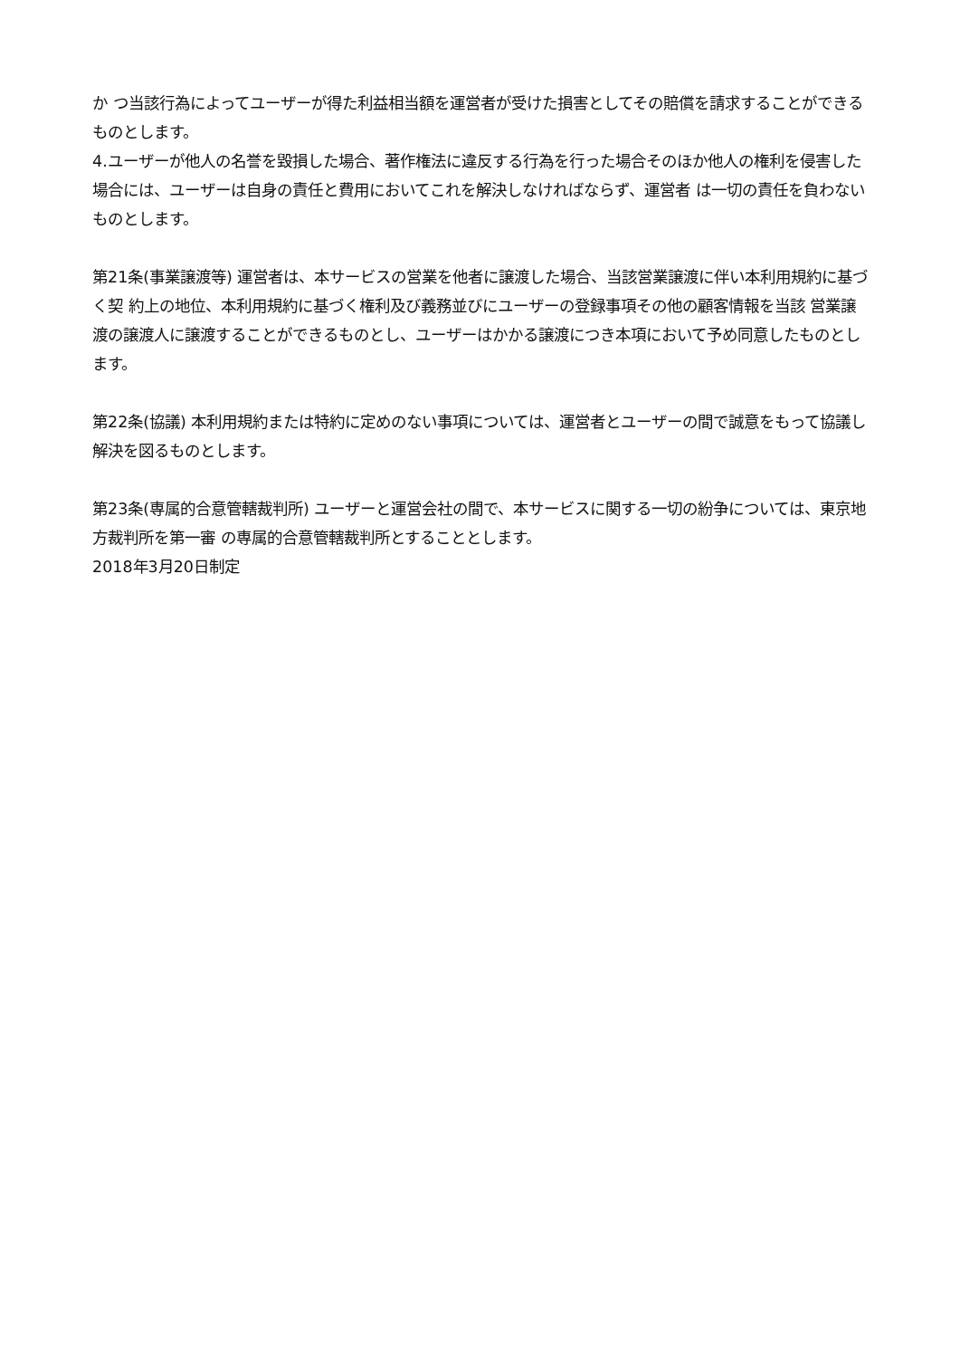か つ当該行為によってユーザーが得た利益相当額を運営者が受けた損害としてその賠償を請求することができるものとします。
4.ユーザーが他人の名誉を毀損した場合、著作権法に違反する行為を行った場合そのほか他人の権利を侵害した場合には、ユーザーは自身の責任と費用においてこれを解決しなければならず、運営者 は一切の責任を負わないものとします。
第21条(事業譲渡等) 運営者は、本サービスの営業を他者に譲渡した場合、当該営業譲渡に伴い本利用規約に基づく契 約上の地位、本利用規約に基づく権利及び義務並びにユーザーの登録事項その他の顧客情報を当該 営業譲渡の譲渡人に譲渡することができるものとし、ユーザーはかかる譲渡につき本項において予め同意したものとします。
第22条(協議) 本利用規約または特約に定めのない事項については、運営者とユーザーの間で誠意をもって協議し解決を図るものとします。
第23条(専属的合意管轄裁判所) ユーザーと運営会社の間で、本サービスに関する一切の紛争については、東京地方裁判所を第一審 の専属的合意管轄裁判所とすることとします。
2018年3月20日制定